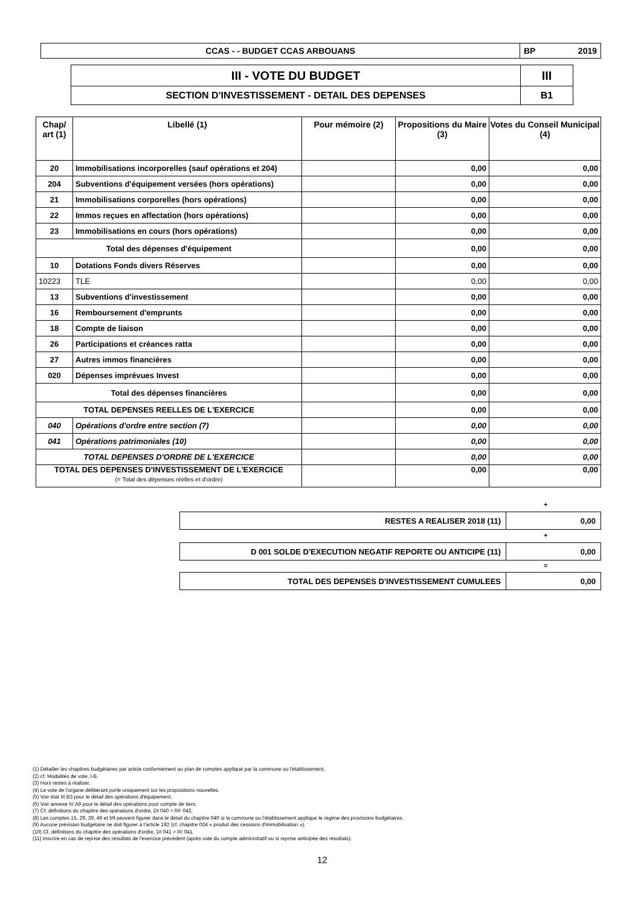| CCAS - - BUDGET CCAS ARBOUANS | BP 2019 |
| III - VOTE DU BUDGET | III |
| SECTION D'INVESTISSEMENT - DETAIL DES DEPENSES | B1 |
| Chap/ art (1) | Libellé (1) | Pour mémoire (2) | Propositions du Maire (3) | Votes du Conseil Municipal (4) |
| --- | --- | --- | --- | --- |
| 20 | Immobilisations incorporelles (sauf opérations et 204) | | 0,00 | 0,00 |
| 204 | Subventions d'équipement versées (hors opérations) | | 0,00 | 0,00 |
| 21 | Immobilisations corporelles (hors opérations) | | 0,00 | 0,00 |
| 22 | Immos reçues en affectation (hors opérations) | | 0,00 | 0,00 |
| 23 | Immobilisations en cours (hors opérations) | | 0,00 | 0,00 |
| Total des dépenses d'équipement | | | 0,00 | 0,00 |
| 10 | Dotations Fonds divers Réserves | | 0,00 | 0,00 |
| 10223 | TLE | | 0,00 | 0,00 |
| 13 | Subventions d'investissement | | 0,00 | 0,00 |
| 16 | Remboursement d'emprunts | | 0,00 | 0,00 |
| 18 | Compte de liaison | | 0,00 | 0,00 |
| 26 | Participations et créances ratta | | 0,00 | 0,00 |
| 27 | Autres immos financières | | 0,00 | 0,00 |
| 020 | Dépenses imprévues Invest | | 0,00 | 0,00 |
| Total des dépenses financières | | | 0,00 | 0,00 |
| TOTAL DEPENSES REELLES DE L'EXERCICE | | | 0,00 | 0,00 |
| 040 | Opérations d'ordre entre section (7) | | 0,00 | 0,00 |
| 041 | Opérations patrimoniales (10) | | 0,00 | 0,00 |
| TOTAL DEPENSES D'ORDRE DE L'EXERCICE | | | 0,00 | 0,00 |
| TOTAL DES DEPENSES D'INVESTISSEMENT DE L'EXERCICE (= Total des dépenses réelles et d'ordre) | | | 0,00 | 0,00 |
+
| RESTES A REALISER 2018 (11) | 0,00 |
+
| D 001 SOLDE D'EXECUTION NEGATIF REPORTE OU ANTICIPE (11) | 0,00 |
=
| TOTAL DES DEPENSES D'INVESTISSEMENT CUMULEES | 0,00 |
(1) Détailler les chapitres budgétaires par article conformément au plan de comptes appliqué par la commune ou l'établissement.
(2) cf. Modalités de vote, I-B.
(3) Hors restes à réaliser.
(4) Le vote de l'organe délibérant porte uniquement sur les propositions nouvelles.
(5) Voir état III B3 pour le détail des opérations d'équipement.
(6) Voir annexe IV A9 pour le détail des opérations pour compte de tiers.
(7) Cf. définitions du chapitre des opérations d'ordre, DI 040 = RF 042.
(8) Les comptes 15, 29, 39, 49 et 59 peuvent figurer dans le détail du chapitre 040 si la commune ou l'établissement applique le régime des provisions budgétaires.
(9) Aucune prévision budgétaire ne doit figurer à l'article 192 (cf. chapitre 024 « produit des cessions d'immobilisation »).
(10) Cf. définitions du chapitre des opérations d'ordre, DI 041 = RI 041.
(11) Inscrire en cas de reprise des résultats de l'exercice précédent (après vote du compte administratif ou si reprise anticipée des résultats).
12